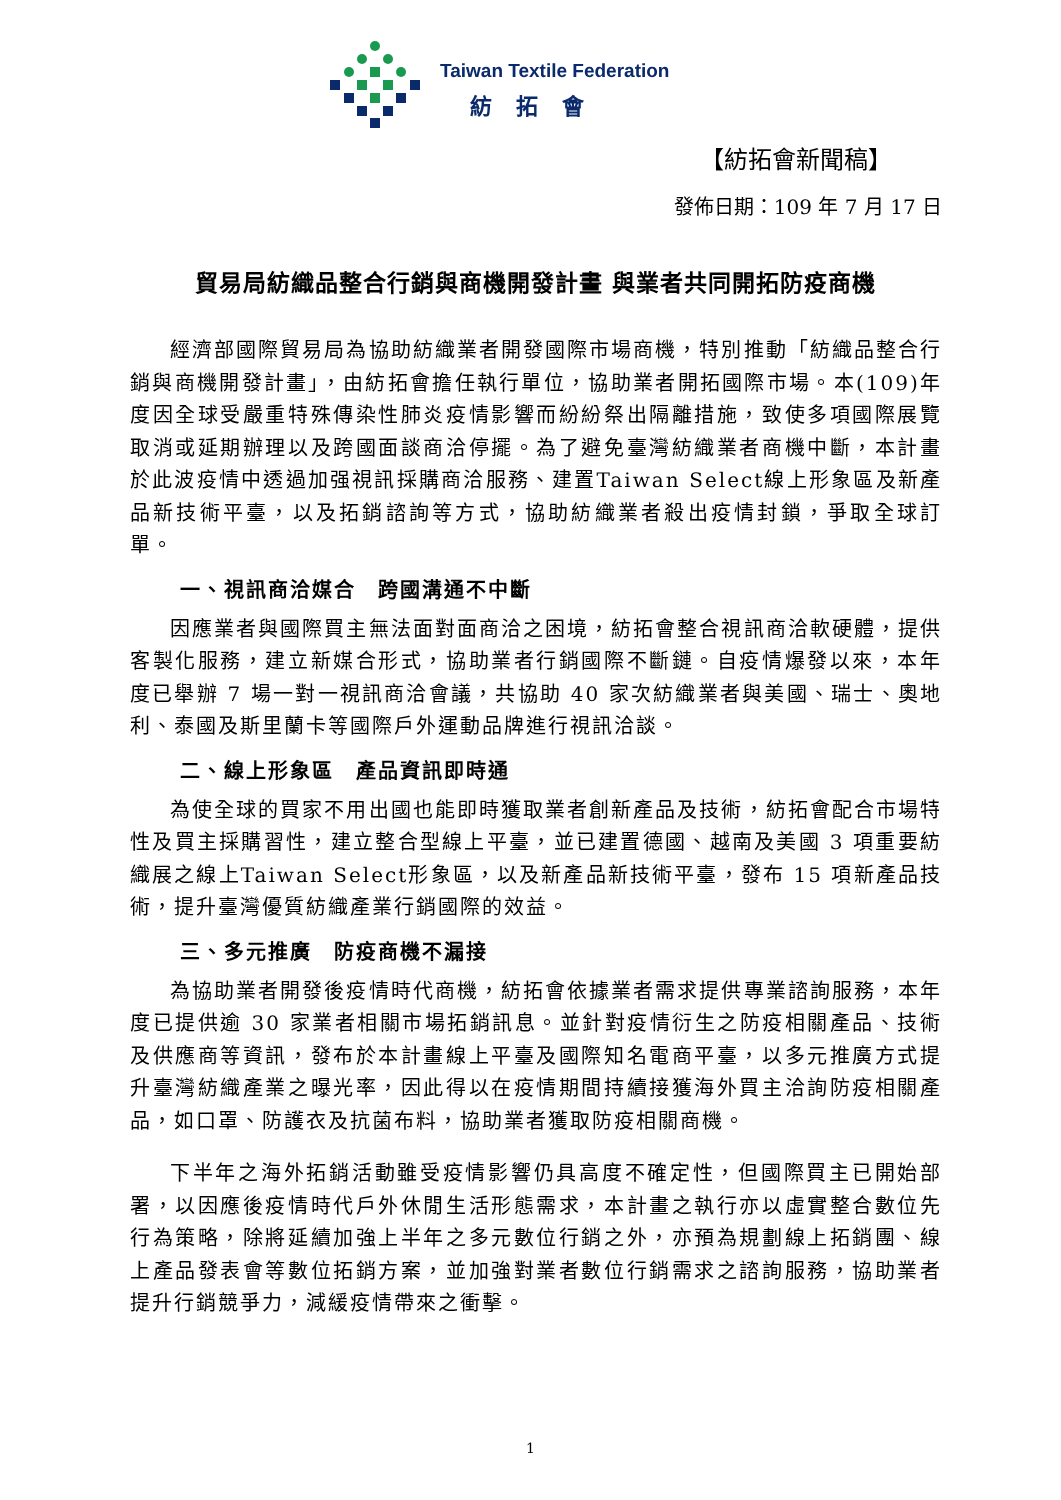Taiwan Textile Federation
紡拓會
【紡拓會新聞稿】
發佈日期：109 年 7 月 17 日
貿易局紡織品整合行銷與商機開發計畫 與業者共同開拓防疫商機
經濟部國際貿易局為協助紡織業者開發國際市場商機，特別推動「紡織品整合行銷與商機開發計畫」，由紡拓會擔任執行單位，協助業者開拓國際市場。本(109)年度因全球受嚴重特殊傳染性肺炎疫情影響而紛紛祭出隔離措施，致使多項國際展覽取消或延期辦理以及跨國面談商洽停擺。為了避免臺灣紡織業者商機中斷，本計畫於此波疫情中透過加强視訊採購商洽服務、建置Taiwan Select線上形象區及新產品新技術平臺，以及拓銷諮詢等方式，協助紡織業者殺出疫情封鎖，爭取全球訂單。
一、視訊商洽媒合　跨國溝通不中斷
因應業者與國際買主無法面對面商洽之困境，紡拓會整合視訊商洽軟硬體，提供客製化服務，建立新媒合形式，協助業者行銷國際不斷鏈。自疫情爆發以來，本年度已舉辦 7 場一對一視訊商洽會議，共協助 40 家次紡織業者與美國、瑞士、奧地利、泰國及斯里蘭卡等國際戶外運動品牌進行視訊洽談。
二、線上形象區　產品資訊即時通
為使全球的買家不用出國也能即時獲取業者創新產品及技術，紡拓會配合市場特性及買主採購習性，建立整合型線上平臺，並已建置德國、越南及美國 3 項重要紡織展之線上Taiwan Select形象區，以及新產品新技術平臺，發布 15 項新產品技術，提升臺灣優質紡織產業行銷國際的效益。
三、多元推廣　防疫商機不漏接
為協助業者開發後疫情時代商機，紡拓會依據業者需求提供專業諮詢服務，本年度已提供逾 30 家業者相關市場拓銷訊息。並針對疫情衍生之防疫相關產品、技術及供應商等資訊，發布於本計畫線上平臺及國際知名電商平臺，以多元推廣方式提升臺灣紡織產業之曝光率，因此得以在疫情期間持續接獲海外買主洽詢防疫相關產品，如口罩、防護衣及抗菌布料，協助業者獲取防疫相關商機。
下半年之海外拓銷活動雖受疫情影響仍具高度不確定性，但國際買主已開始部署，以因應後疫情時代戶外休閒生活形態需求，本計畫之執行亦以虛實整合數位先行為策略，除將延續加強上半年之多元數位行銷之外，亦預為規劃線上拓銷團、線上產品發表會等數位拓銷方案，並加強對業者數位行銷需求之諮詢服務，協助業者提升行銷競爭力，減緩疫情帶來之衝擊。
1